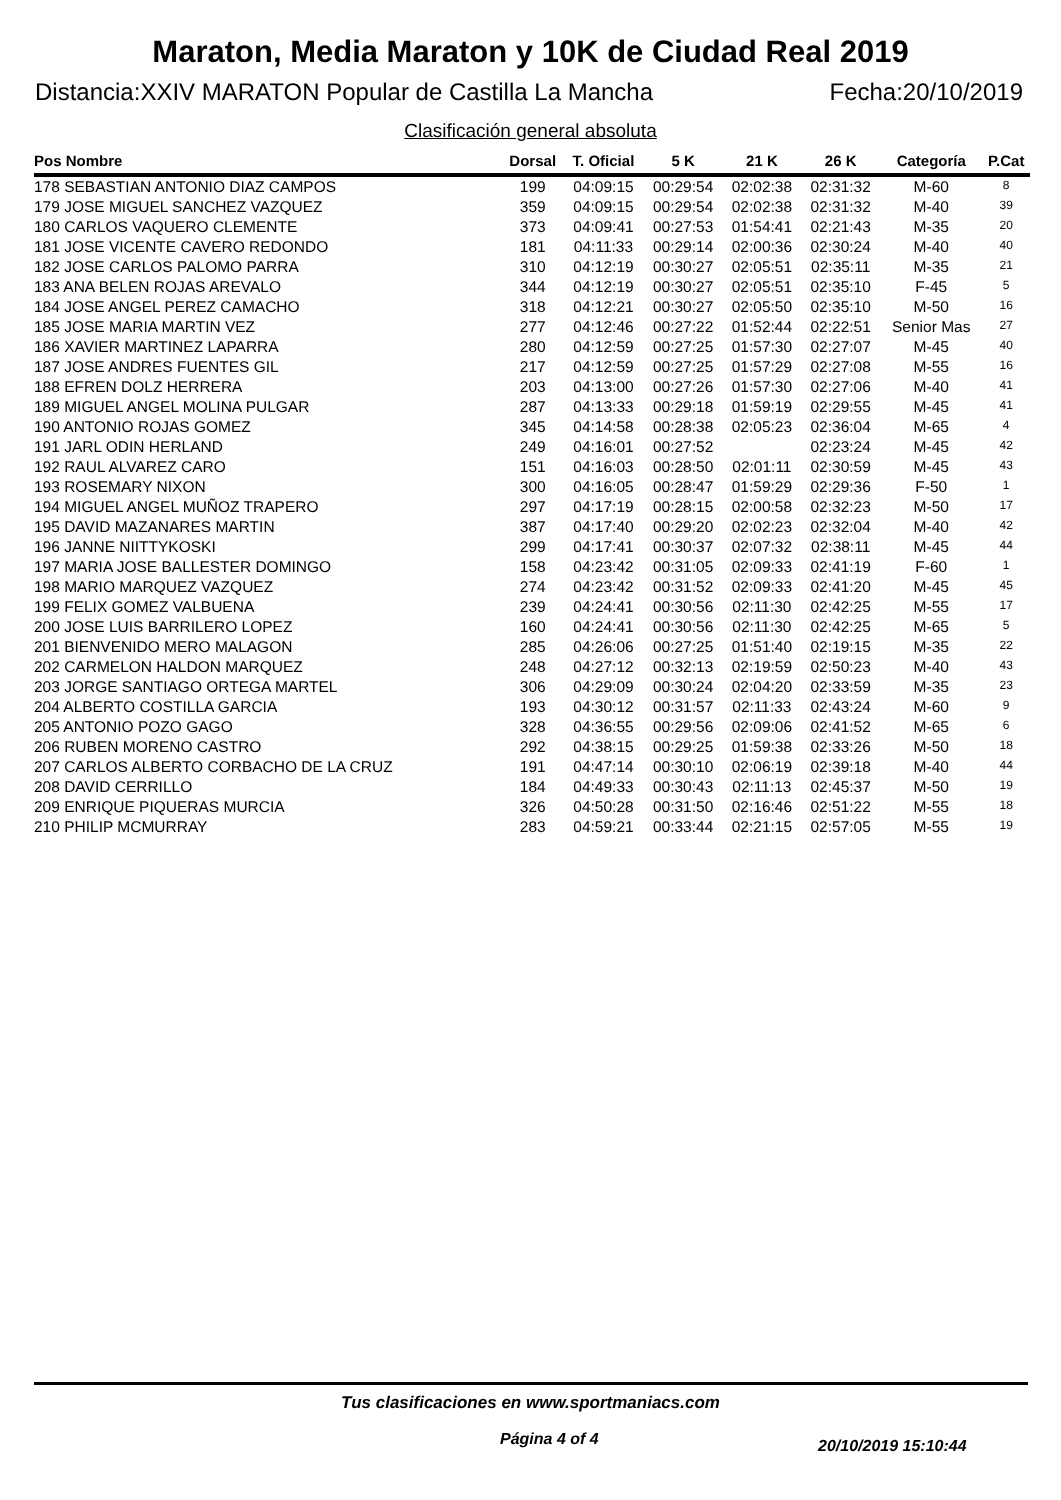Maraton, Media Maraton y 10K de Ciudad Real 2019
Distancia:XXIV MARATON Popular de Castilla La Mancha Fecha:20/10/2019
Clasificación general absoluta
| Pos Nombre | Dorsal | T. Oficial | 5 K | 21 K | 26 K | Categoría | P.Cat |
| --- | --- | --- | --- | --- | --- | --- | --- |
| 178 SEBASTIAN ANTONIO DIAZ CAMPOS | 199 | 04:09:15 | 00:29:54 | 02:02:38 | 02:31:32 | M-60 | 8 |
| 179 JOSE MIGUEL SANCHEZ VAZQUEZ | 359 | 04:09:15 | 00:29:54 | 02:02:38 | 02:31:32 | M-40 | 39 |
| 180 CARLOS VAQUERO CLEMENTE | 373 | 04:09:41 | 00:27:53 | 01:54:41 | 02:21:43 | M-35 | 20 |
| 181 JOSE VICENTE CAVERO REDONDO | 181 | 04:11:33 | 00:29:14 | 02:00:36 | 02:30:24 | M-40 | 40 |
| 182 JOSE CARLOS PALOMO PARRA | 310 | 04:12:19 | 00:30:27 | 02:05:51 | 02:35:11 | M-35 | 21 |
| 183 ANA BELEN ROJAS AREVALO | 344 | 04:12:19 | 00:30:27 | 02:05:51 | 02:35:10 | F-45 | 5 |
| 184 JOSE ANGEL PEREZ CAMACHO | 318 | 04:12:21 | 00:30:27 | 02:05:50 | 02:35:10 | M-50 | 16 |
| 185 JOSE MARIA MARTIN VEZ | 277 | 04:12:46 | 00:27:22 | 01:52:44 | 02:22:51 | Senior Mas | 27 |
| 186 XAVIER MARTINEZ LAPARRA | 280 | 04:12:59 | 00:27:25 | 01:57:30 | 02:27:07 | M-45 | 40 |
| 187 JOSE ANDRES FUENTES GIL | 217 | 04:12:59 | 00:27:25 | 01:57:29 | 02:27:08 | M-55 | 16 |
| 188 EFREN DOLZ HERRERA | 203 | 04:13:00 | 00:27:26 | 01:57:30 | 02:27:06 | M-40 | 41 |
| 189 MIGUEL ANGEL MOLINA PULGAR | 287 | 04:13:33 | 00:29:18 | 01:59:19 | 02:29:55 | M-45 | 41 |
| 190 ANTONIO ROJAS GOMEZ | 345 | 04:14:58 | 00:28:38 | 02:05:23 | 02:36:04 | M-65 | 4 |
| 191 JARL ODIN HERLAND | 249 | 04:16:01 | 00:27:52 | | 02:23:24 | M-45 | 42 |
| 192 RAUL ALVAREZ CARO | 151 | 04:16:03 | 00:28:50 | 02:01:11 | 02:30:59 | M-45 | 43 |
| 193 ROSEMARY NIXON | 300 | 04:16:05 | 00:28:47 | 01:59:29 | 02:29:36 | F-50 | 1 |
| 194 MIGUEL ANGEL MUÑOZ TRAPERO | 297 | 04:17:19 | 00:28:15 | 02:00:58 | 02:32:23 | M-50 | 17 |
| 195 DAVID MAZANARES MARTIN | 387 | 04:17:40 | 00:29:20 | 02:02:23 | 02:32:04 | M-40 | 42 |
| 196 JANNE NIITTYKOSKI | 299 | 04:17:41 | 00:30:37 | 02:07:32 | 02:38:11 | M-45 | 44 |
| 197 MARIA JOSE BALLESTER DOMINGO | 158 | 04:23:42 | 00:31:05 | 02:09:33 | 02:41:19 | F-60 | 1 |
| 198 MARIO MARQUEZ VAZQUEZ | 274 | 04:23:42 | 00:31:52 | 02:09:33 | 02:41:20 | M-45 | 45 |
| 199 FELIX GOMEZ VALBUENA | 239 | 04:24:41 | 00:30:56 | 02:11:30 | 02:42:25 | M-55 | 17 |
| 200 JOSE LUIS BARRILERO LOPEZ | 160 | 04:24:41 | 00:30:56 | 02:11:30 | 02:42:25 | M-65 | 5 |
| 201 BIENVENIDO MERO MALAGON | 285 | 04:26:06 | 00:27:25 | 01:51:40 | 02:19:15 | M-35 | 22 |
| 202 CARMELON HALDON MARQUEZ | 248 | 04:27:12 | 00:32:13 | 02:19:59 | 02:50:23 | M-40 | 43 |
| 203 JORGE SANTIAGO ORTEGA MARTEL | 306 | 04:29:09 | 00:30:24 | 02:04:20 | 02:33:59 | M-35 | 23 |
| 204 ALBERTO COSTILLA GARCIA | 193 | 04:30:12 | 00:31:57 | 02:11:33 | 02:43:24 | M-60 | 9 |
| 205 ANTONIO POZO GAGO | 328 | 04:36:55 | 00:29:56 | 02:09:06 | 02:41:52 | M-65 | 6 |
| 206 RUBEN MORENO CASTRO | 292 | 04:38:15 | 00:29:25 | 01:59:38 | 02:33:26 | M-50 | 18 |
| 207 CARLOS ALBERTO CORBACHO DE LA CRUZ | 191 | 04:47:14 | 00:30:10 | 02:06:19 | 02:39:18 | M-40 | 44 |
| 208 DAVID CERRILLO | 184 | 04:49:33 | 00:30:43 | 02:11:13 | 02:45:37 | M-50 | 19 |
| 209 ENRIQUE PIQUERAS MURCIA | 326 | 04:50:28 | 00:31:50 | 02:16:46 | 02:51:22 | M-55 | 18 |
| 210 PHILIP MCMURRAY | 283 | 04:59:21 | 00:33:44 | 02:21:15 | 02:57:05 | M-55 | 19 |
Tus clasificaciones en www.sportmaniacs.com
Página 4 of 4 20/10/2019 15:10:44